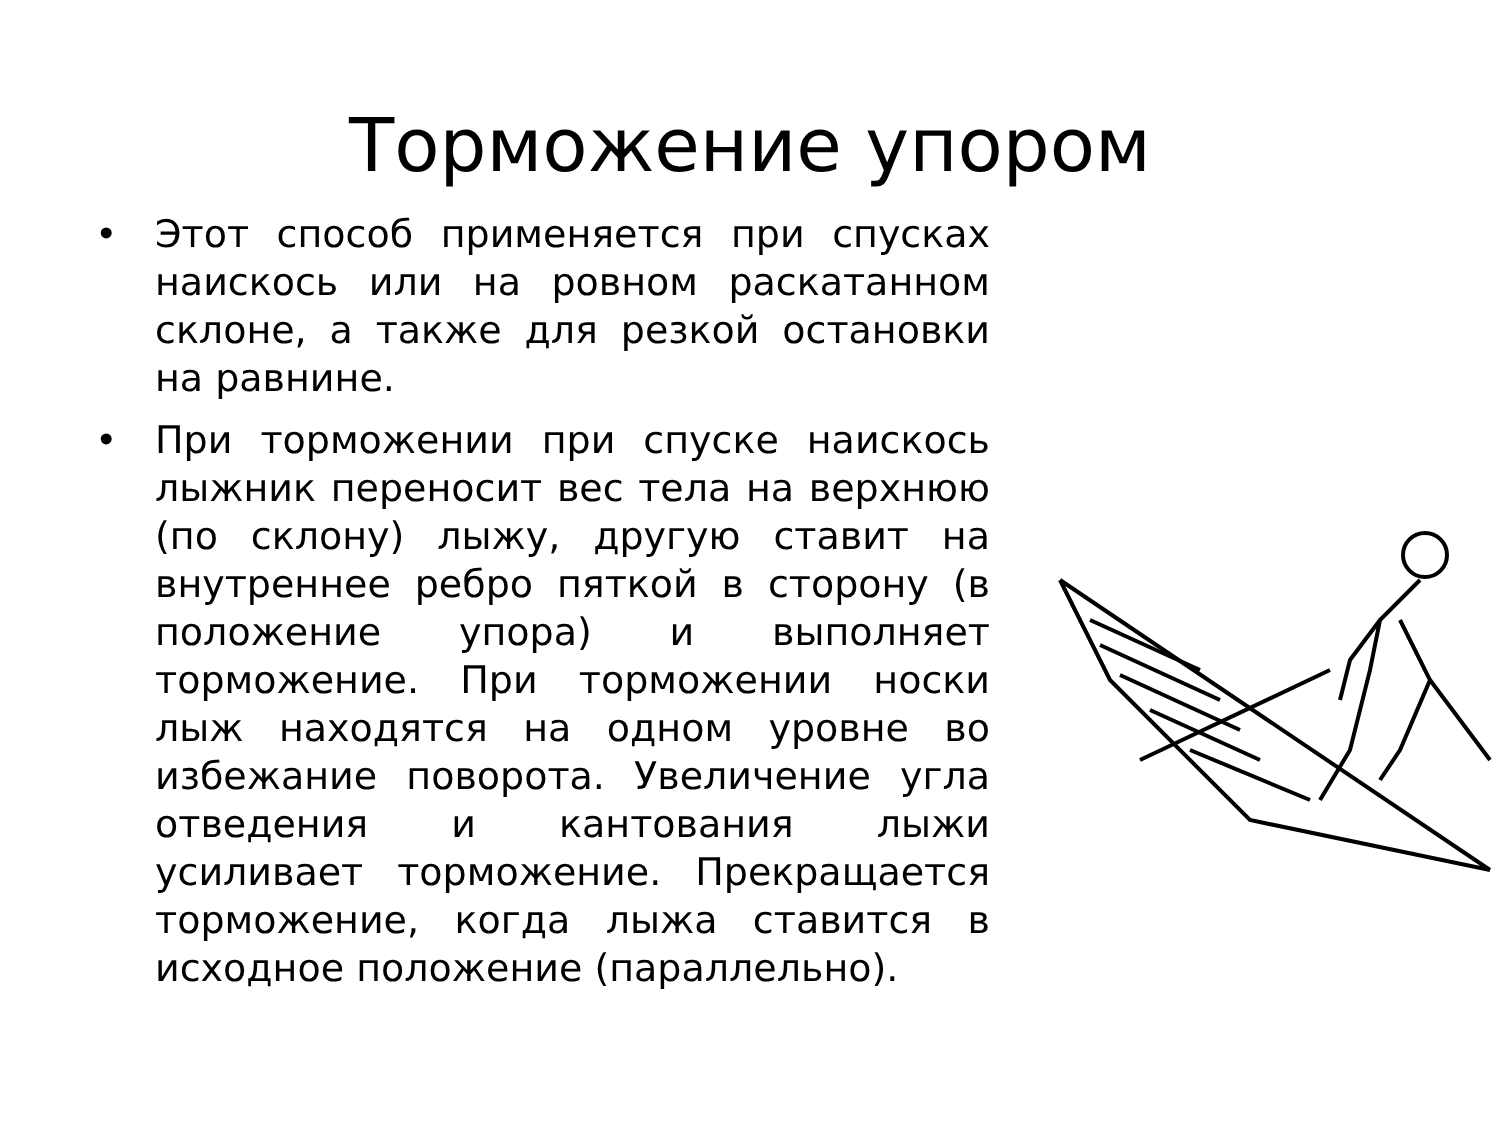Торможение упором
• Этот способ применяется при спусках наискось или на ровном раскатанном склоне, а также для резкой остановки на равнине.
• При торможении при спуске наискось лыжник переносит вес тела на верхнюю (по склону) лыжу, другую ставит на внутреннее ребро пяткой в сторону (в положение упора) и выполняет торможение. При торможении носки лыж находятся на одном уровне во избежание поворота. Увеличение угла отведения и кантования лыжи усиливает торможение. Прекращается торможение, когда лыжа ставится в исходное положение (параллельно).